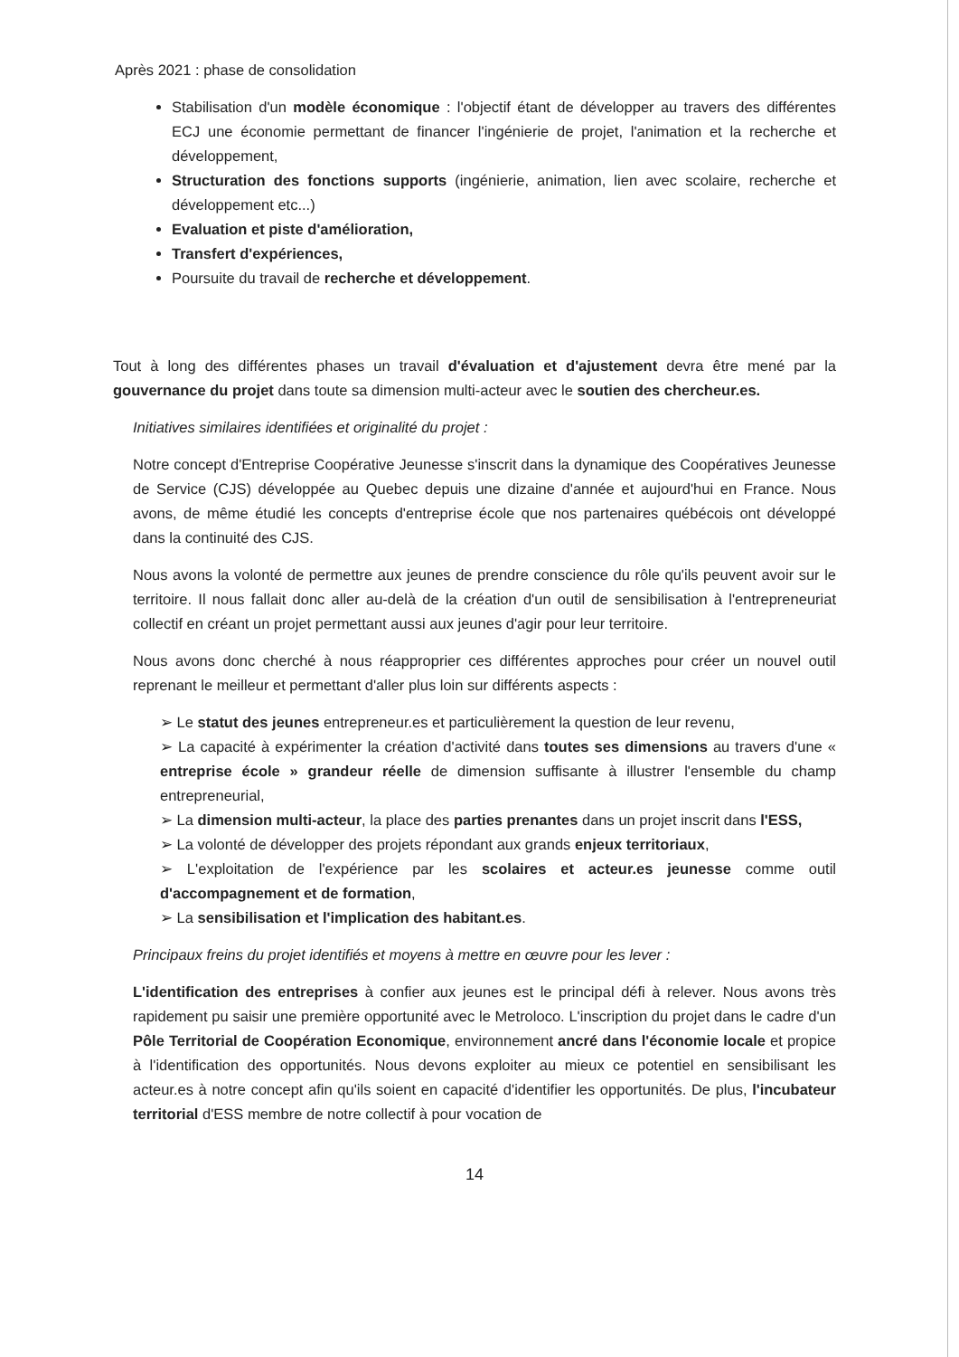Après 2021 : phase de consolidation
Stabilisation d'un modèle économique : l'objectif étant de développer au travers des différentes ECJ une économie permettant de financer l'ingénierie de projet, l'animation et la recherche et développement,
Structuration des fonctions supports (ingénierie, animation, lien avec scolaire, recherche et développement etc...)
Evaluation et piste d'amélioration,
Transfert d'expériences,
Poursuite du travail de recherche et développement.
Tout à long des différentes phases un travail d'évaluation et d'ajustement devra être mené par la gouvernance du projet dans toute sa dimension multi-acteur avec le soutien des chercheur.es.
Initiatives similaires identifiées et originalité du projet :
Notre concept d'Entreprise Coopérative Jeunesse s'inscrit dans la dynamique des Coopératives Jeunesse de Service (CJS) développée au Quebec depuis une dizaine d'année et aujourd'hui en France. Nous avons, de même étudié les concepts d'entreprise école que nos partenaires québécois ont développé dans la continuité des CJS.
Nous avons la volonté de permettre aux jeunes de prendre conscience du rôle qu'ils peuvent avoir sur le territoire. Il nous fallait donc aller au-delà de la création d'un outil de sensibilisation à l'entrepreneuriat collectif en créant un projet permettant aussi aux jeunes d'agir pour leur territoire.
Nous avons donc cherché à nous réapproprier ces différentes approches pour créer un nouvel outil reprenant le meilleur et permettant d'aller plus loin sur différents aspects :
➢ Le statut des jeunes entrepreneur.es et particulièrement la question de leur revenu,
➢ La capacité à expérimenter la création d'activité dans toutes ses dimensions au travers d'une « entreprise école » grandeur réelle de dimension suffisante à illustrer l'ensemble du champ entrepreneurial,
➢ La dimension multi-acteur, la place des parties prenantes dans un projet inscrit dans l'ESS,
➢ La volonté de développer des projets répondant aux grands enjeux territoriaux,
➢ L'exploitation de l'expérience par les scolaires et acteur.es jeunesse comme outil d'accompagnement et de formation,
➢ La sensibilisation et l'implication des habitant.es.
Principaux freins du projet identifiés et moyens à mettre en œuvre pour les lever :
L'identification des entreprises à confier aux jeunes est le principal défi à relever. Nous avons très rapidement pu saisir une première opportunité avec le Metroloco. L'inscription du projet dans le cadre d'un Pôle Territorial de Coopération Economique, environnement ancré dans l'économie locale et propice à l'identification des opportunités. Nous devons exploiter au mieux ce potentiel en sensibilisant les acteur.es à notre concept afin qu'ils soient en capacité d'identifier les opportunités. De plus, l'incubateur territorial d'ESS membre de notre collectif à pour vocation de
14